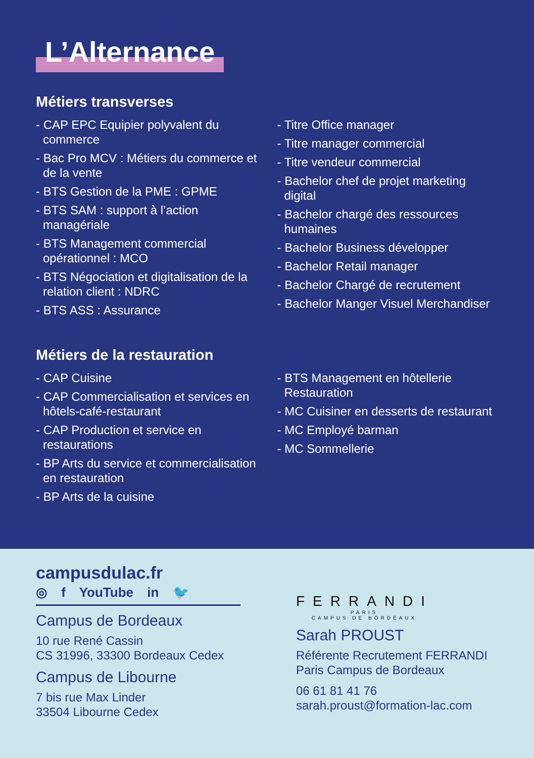L’Alternance
Métiers transverses
- CAP EPC Equipier polyvalent du commerce
- Bac Pro MCV : Métiers du commerce et de la vente
- BTS Gestion de la PME : GPME
- BTS SAM : support à l’action managériale
- BTS Management commercial opérationnel : MCO
- BTS Négociation et digitalisation de la relation client : NDRC
- BTS ASS : Assurance
- Titre Office manager
- Titre manager commercial
- Titre vendeur commercial
- Bachelor chef de projet marketing digital
- Bachelor chargé des ressources humaines
- Bachelor Business développer
- Bachelor Retail manager
- Bachelor Chargé de recrutement
- Bachelor Manger Visuel Merchandiser
Métiers de la restauration
- CAP Cuisine
- CAP Commercialisation et services en hôtels-café-restaurant
- CAP Production et service en restaurations
- BP Arts du service et commercialisation en restauration
- BP Arts de la cuisine
- BTS Management en hôtellerie Restauration
- MC Cuisiner en desserts de restaurant
- MC Employé barman
- MC Sommellerie
campusdulac.fr
◎ f YouTube in 🐦
Campus de Bordeaux
10 rue René Cassin
CS 31996, 33300 Bordeaux Cedex
Campus de Libourne
7 bis rue Max Linder
33504 Libourne Cedex
FERRANDI
PARIS
CAMPUS DE BORDEAUX
Sarah PROUST
Référente Recrutement FERRANDI
Paris Campus de Bordeaux
06 61 81 41 76
sarah.proust@formation-lac.com